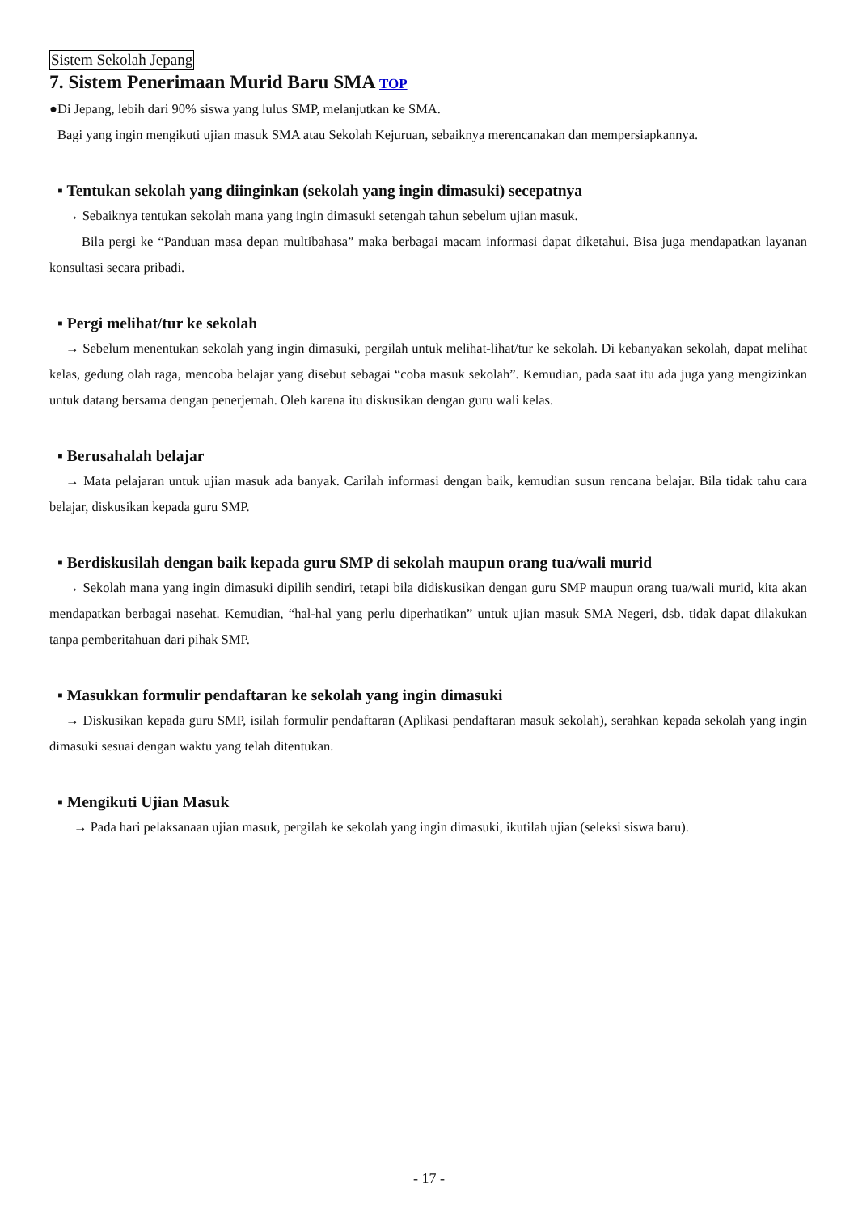Sistem Sekolah Jepang
7. Sistem Penerimaan Murid Baru SMA TOP
●Di Jepang, lebih dari 90% siswa yang lulus SMP, melanjutkan ke SMA.
Bagi yang ingin mengikuti ujian masuk SMA atau Sekolah Kejuruan, sebaiknya merencanakan dan mempersiapkannya.
▪ Tentukan sekolah yang diinginkan (sekolah yang ingin dimasuki) secepatnya
→ Sebaiknya tentukan sekolah mana yang ingin dimasuki setengah tahun sebelum ujian masuk.
Bila pergi ke “Panduan masa depan multibahasa” maka berbagai macam informasi dapat diketahui. Bisa juga mendapatkan layanan konsultasi secara pribadi.
▪ Pergi melihat/tur ke sekolah
→ Sebelum menentukan sekolah yang ingin dimasuki, pergilah untuk melihat-lihat/tur ke sekolah. Di kebanyakan sekolah, dapat melihat kelas, gedung olah raga, mencoba belajar yang disebut sebagai “coba masuk sekolah”. Kemudian, pada saat itu ada juga yang mengizinkan untuk datang bersama dengan penerjemah. Oleh karena itu diskusikan dengan guru wali kelas.
▪ Berusahalah belajar
→ Mata pelajaran untuk ujian masuk ada banyak. Carilah informasi dengan baik, kemudian susun rencana belajar. Bila tidak tahu cara belajar, diskusikan kepada guru SMP.
▪ Berdiskusilah dengan baik kepada guru SMP di sekolah maupun orang tua/wali murid
→ Sekolah mana yang ingin dimasuki dipilih sendiri, tetapi bila didiskusikan dengan guru SMP maupun orang tua/wali murid, kita akan mendapatkan berbagai nasehat. Kemudian, “hal-hal yang perlu diperhatikan” untuk ujian masuk SMA Negeri, dsb. tidak dapat dilakukan tanpa pemberitahuan dari pihak SMP.
▪ Masukkan formulir pendaftaran ke sekolah yang ingin dimasuki
→ Diskusikan kepada guru SMP, isilah formulir pendaftaran (Aplikasi pendaftaran masuk sekolah), serahkan kepada sekolah yang ingin dimasuki sesuai dengan waktu yang telah ditentukan.
▪ Mengikuti Ujian Masuk
→ Pada hari pelaksanaan ujian masuk, pergilah ke sekolah yang ingin dimasuki, ikutilah ujian (seleksi siswa baru).
- 17 -